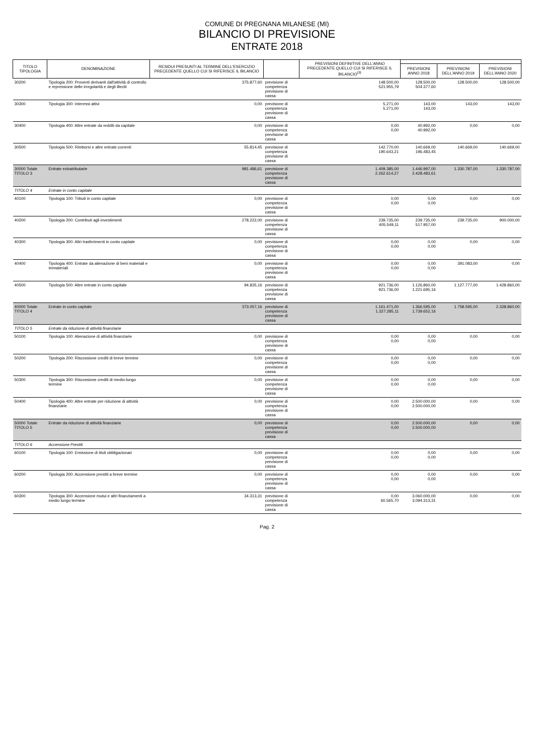COMUNE DI PREGNANA MILANESE (MI)
BILANCIO DI PREVISIONE
ENTRATE 2018
| TITOLO TIPOLOGIA | DENOMINAZIONE | RESIDUI PRESUNTI AL TERMINE DELL'ESERCIZIO PRECEDENTE QUELLO CUI SI RIFERISCE IL BILANCIO | | PREVISIONI DEFINITIVE DELL'ANNO PRECEDENTE QUELLO CUI SI RIFERISCE IL BILANCIO<sup>(3)</sup> | | | |
| --- | --- | --- | --- | --- | --- | --- | --- |
| | | | | | PREVISIONI ANNO 2018 | PREVISIONI DELL'ANNO 2019 | PREVISIONI DELL'ANNO 2020 |
| 30200 | Tipologia 200: Proventi derivanti dall'attività di controllo e repressione delle irregolarità e degli illeciti | 375.877,60 | previsione di competenza previsione di cassa | 148.500,00 521.955,79 | 128.500,00 504.377,60 | 128.500,00 | 128.500,00 |
| 30300 | Tipologia 300: Interessi attivi | 0,00 | previsione di competenza previsione di cassa | 5.271,00 5.271,00 | 143,00 143,00 | 143,00 | 143,00 |
| 30400 | Tipologia 400: Altre entrate da redditi da capitale | 0,00 | previsione di competenza previsione di cassa | 0,00 0,00 | 40.992,00 40.992,00 | 0,00 | 0,00 |
| 30500 | Tipologia 500: Rimborsi e altre entrate correnti | 55.814,45 | previsione di competenza previsione di cassa | 142.770,00 190.643,21 | 140.669,00 196.483,45 | 140.669,00 | 140.669,00 |
| 30000 Totale TITOLO 3 | Entrate extratributarie | 981.486,61 | previsione di competenza previsione di cassa | 1.409.385,00 2.262.614,27 | 1.446.997,00 2.428.483,61 | 1.330.787,00 | 1.330.787,00 |
| TITOLO 4 | Entrate in conto capitale | | | | | | |
| 40100 | Tipologia 100: Tributi in conto capitale | 0,00 | previsione di competenza previsione di cassa | 0,00 0,00 | 0,00 0,00 | 0,00 | 0,00 |
| 40200 | Tipologia 200: Contributi agli investimenti | 278.222,00 | previsione di competenza previsione di cassa | 239.735,00 405.549,11 | 239.735,00 517.957,00 | 239.735,00 | 900.000,00 |
| 40300 | Tipologia 300: Altri trasferimenti in conto capitale | 0,00 | previsione di competenza previsione di cassa | 0,00 0,00 | 0,00 0,00 | 0,00 | 0,00 |
| 40400 | Tipologia 400: Entrate da alienazione di beni materiali e immateriali | 0,00 | previsione di competenza previsione di cassa | 0,00 0,00 | 0,00 0,00 | 391.083,00 | 0,00 |
| 40500 | Tipologia 500: Altre entrate in conto capitale | 94.835,16 | previsione di competenza previsione di cassa | 921.736,00 921.736,00 | 1.126.860,00 1.221.695,16 | 1.127.777,00 | 1.428.860,00 |
| 40000 Totale TITOLO 4 | Entrate in conto capitale | 373.057,16 | previsione di competenza previsione di cassa | 1.161.471,00 1.327.285,11 | 1.366.595,00 1.739.652,16 | 1.758.595,00 | 2.328.860,00 |
| TITOLO 5 | Entrate da riduzione di attività finanziarie | | | | | | |
| 50100 | Tipologia 100: Alienazione di attività finanziarie | 0,00 | previsione di competenza previsione di cassa | 0,00 0,00 | 0,00 0,00 | 0,00 | 0,00 |
| 50200 | Tipologia 200: Riscossione crediti di breve termine | 0,00 | previsione di competenza previsione di cassa | 0,00 0,00 | 0,00 0,00 | 0,00 | 0,00 |
| 50300 | Tipologia 300: Riscossione crediti di medio-lungo termine | 0,00 | previsione di competenza previsione di cassa | 0,00 0,00 | 0,00 0,00 | 0,00 | 0,00 |
| 50400 | Tipologia 400: Altre entrate per riduzione di attività finanziarie | 0,00 | previsione di competenza previsione di cassa | 0,00 0,00 | 2.500.000,00 2.500.000,00 | 0,00 | 0,00 |
| 50000 Totale TITOLO 5 | Entrate da riduzione di attività finanziarie | 0,00 | previsione di competenza previsione di cassa | 0,00 0,00 | 2.500.000,00 2.500.000,00 | 0,00 | 0,00 |
| TITOLO 6 | Accensione Prestiti | | | | | | |
| 60100 | Tipologia 100: Emissione di titoli obbligazionari | 0,00 | previsione di competenza previsione di cassa | 0,00 0,00 | 0,00 0,00 | 0,00 | 0,00 |
| 60200 | Tipologia 200: Accensione prestiti a breve termine | 0,00 | previsione di competenza previsione di cassa | 0,00 0,00 | 0,00 0,00 | 0,00 | 0,00 |
| 60300 | Tipologia 300: Accensione mutui e altri finanziamenti a medio lungo termine | 34.313,31 | previsione di competenza previsione di cassa | 0,00 60.565,70 | 3.060.000,00 3.094.313,31 | 0,00 | 0,00 |
Pag. 2